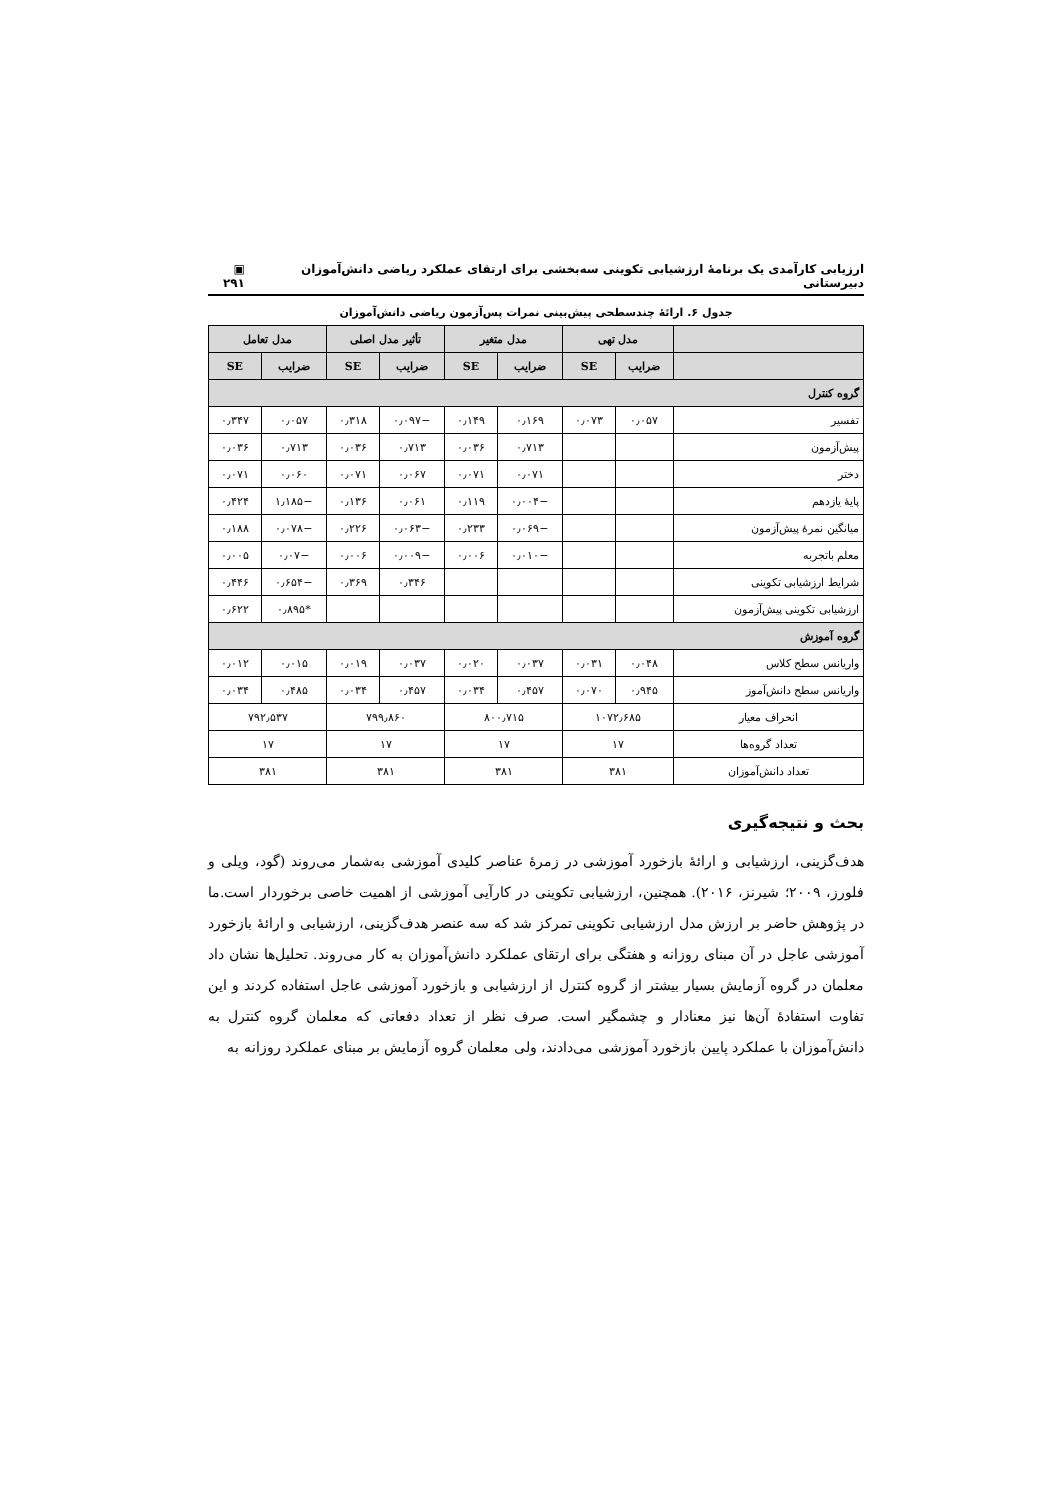ارزیابی کارآمدی یک برنامهٔ ارزشیابی تکوینی سه‌بخشی برای ارتقای عملکرد ریاضی دانش‌آموزان دبیرستانی ▣ ۲۹۱
جدول ۶. ارائهٔ چندسطحی پیش‌بینی نمرات پس‌آزمون ریاضی دانش‌آموزان
| | مدل تهی | | مدل متغیر | | تأثیر مدل اصلی | | مدل تعامل | |
| --- | --- | --- | --- | --- | --- | --- | --- | --- |
| | ضرایب | SE | ضرایب | SE | ضرایب | SE | ضرایب | SE |
| گروه کنترل | | | | | | | | |
| تفسیر | ۰٫۰۵۷ | ۰٫۰۷۳ | ۰٫۱۶۹ | ۰٫۱۴۹ | −۰٫۰۹۷ | ۰٫۳۱۸ | ۰٫۰۵۷ | ۰٫۳۴۷ |
| پیش‌آزمون | | | ۰٫۷۱۳ | ۰٫۰۳۶ | ۰٫۷۱۳ | ۰٫۰۳۶ | ۰٫۷۱۳ | ۰٫۰۳۶ |
| دختر | | | ۰٫۰۷۱ | ۰٫۰۷۱ | ۰٫۰۶۷ | ۰٫۰۷۱ | ۰٫۰۶۰ | ۰٫۰۷۱ |
| پایهٔ یازدهم | | | −۰٫۰۰۴ | ۰٫۱۱۹ | ۰٫۰۶۱ | ۰٫۱۳۶ | −۱٫۱۸۵ | ۰٫۴۲۴ |
| میانگین نمرهٔ پیش‌آزمون | | | −۰٫۰۶۹ | ۰٫۲۳۳ | −۰٫۰۶۳ | ۰٫۲۲۶ | −۰٫۰۷۸ | ۰٫۱۸۸ |
| معلم باتجربه | | | −۰٫۰۱۰ | ۰٫۰۰۶ | −۰٫۰۰۹ | ۰٫۰۰۶ | −۰٫۰۷ | ۰٫۰۰۵ |
| شرایط ارزشیابی تکوینی | | | | | ۰٫۳۴۶ | ۰٫۳۶۹ | −۰٫۶۵۴ | ۰٫۴۴۶ |
| ارزشیابی تکوینی پیش‌آزمون | | | | | | | *۰٫۸۹۵ | ۰٫۶۲۲ |
| گروه آموزش | | | | | | | | |
| واریانس سطح کلاس | ۰٫۰۴۸ | ۰٫۰۳۱ | ۰٫۰۳۷ | ۰٫۰۲۰ | ۰٫۰۳۷ | ۰٫۰۱۹ | ۰٫۰۱۵ | ۰٫۰۱۲ |
| واریانس سطح دانش‌آموز | ۰٫۹۴۵ | ۰٫۰۷۰ | ۰٫۴۵۷ | ۰٫۰۳۴ | ۰٫۴۵۷ | ۰٫۰۳۴ | ۰٫۴۸۵ | ۰٫۰۳۴ |
| انحراف معیار | ۱۰۷۲٫۶۸۵ | | ۸۰۰٫۷۱۵ | | ۷۹۹٫۸۶۰ | | ۷۹۲٫۵۳۷ | |
| تعداد گروه‌ها | ۱۷ | | ۱۷ | | ۱۷ | | ۱۷ | |
| تعداد دانش‌آموزان | ۳۸۱ | | ۳۸۱ | | ۳۸۱ | | ۳۸۱ | |
بحث و نتیجه‌گیری
هدف‌گزینی، ارزشیابی و ارائهٔ بازخورد آموزشی در زمرهٔ عناصر کلیدی آموزشی به‌شمار می‌روند (گود، ویلی و فلورز، ۲۰۰۹؛ شیرنز، ۲۰۱۶). همچنین، ارزشیابی تکوینی در کارآیی آموزشی از اهمیت خاصی برخوردار است.ما در پژوهش حاضر بر ارزش مدل ارزشیابی تکوینی تمرکز شد که سه عنصر هدف‌گزینی، ارزشیابی و ارائهٔ بازخورد آموزشی عاجل در آن مبنای روزانه و هفتگی برای ارتقای عملکرد دانش‌آموزان به کار می‌روند. تحلیل‌ها نشان داد معلمان در گروه آزمایش بسیار بیشتر از گروه کنترل از ارزشیابی و بازخورد آموزشی عاجل استفاده کردند و این تفاوت استفادهٔ آن‌ها نیز معنادار و چشمگیر است. صرف نظر از تعداد دفعاتی که معلمان گروه کنترل به دانش‌آموزان با عملکرد پایین بازخورد آموزشی می‌دادند، ولی معلمان گروه آزمایش بر مبنای عملکرد روزانه به